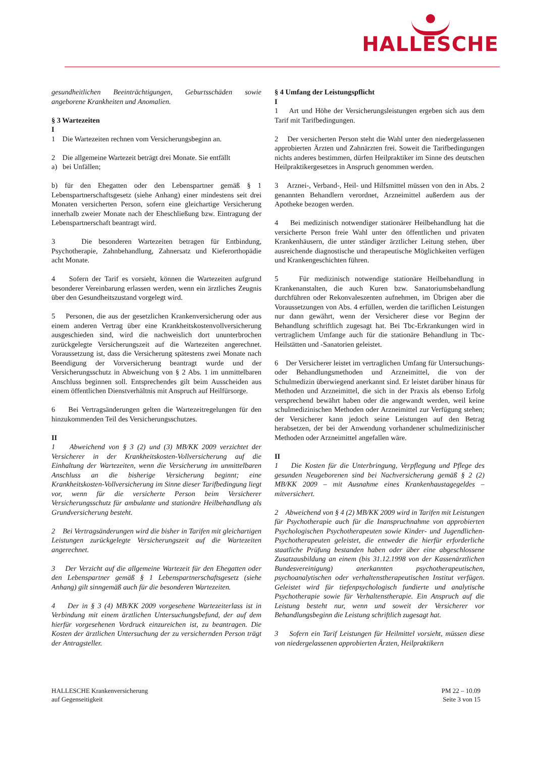HALLESCHE
gesundheitlichen Beeinträchtigungen, Geburtsschäden sowie angeborene Krankheiten und Anomalien.
§ 3 Wartezeiten
I
1 Die Wartezeiten rechnen vom Versicherungsbeginn an.
2 Die allgemeine Wartezeit beträgt drei Monate. Sie entfällt
a) bei Unfällen;
b) für den Ehegatten oder den Lebenspartner gemäß § 1 Lebenspartnerschaftsgesetz (siehe Anhang) einer mindestens seit drei Monaten versicherten Person, sofern eine gleichartige Versicherung innerhalb zweier Monate nach der Eheschließung bzw. Eintragung der Lebenspartnerschaft beantragt wird.
3 Die besonderen Wartezeiten betragen für Entbindung, Psychotherapie, Zahnbehandlung, Zahnersatz und Kieferorthopädie acht Monate.
4 Sofern der Tarif es vorsieht, können die Wartezeiten aufgrund besonderer Vereinbarung erlassen werden, wenn ein ärztliches Zeugnis über den Gesundheitszustand vorgelegt wird.
5 Personen, die aus der gesetzlichen Krankenversicherung oder aus einem anderen Vertrag über eine Krankheitskostenvollversicherung ausgeschieden sind, wird die nachweislich dort ununterbrochen zurückgelegte Versicherungszeit auf die Wartezeiten angerechnet. Voraussetzung ist, dass die Versicherung spätestens zwei Monate nach Beendigung der Vorversicherung beantragt wurde und der Versicherungsschutz in Abweichung von § 2 Abs. 1 im unmittelbaren Anschluss beginnen soll. Entsprechendes gilt beim Ausscheiden aus einem öffentlichen Dienstverhältnis mit Anspruch auf Heilfürsorge.
6 Bei Vertragsänderungen gelten die Wartezeitregelungen für den hinzukommenden Teil des Versicherungsschutzes.
II
1 Abweichend von § 3 (2) und (3) MB/KK 2009 verzichtet der Versicherer in der Krankheitskosten-Vollversicherung auf die Einhaltung der Wartezeiten, wenn die Versicherung im unmittelbaren Anschluss an die bisherige Versicherung beginnt; eine Krankheitskosten-Vollversicherung im Sinne dieser Tarifbedingung liegt vor, wenn für die versicherte Person beim Versicherer Versicherungsschutz für ambulante und stationäre Heilbehandlung als Grundversicherung besteht.
2 Bei Vertragsänderungen wird die bisher in Tarifen mit gleichartigen Leistungen zurückgelegte Versicherungszeit auf die Wartezeiten angerechnet.
3 Der Verzicht auf die allgemeine Wartezeit für den Ehegatten oder den Lebenspartner gemäß § 1 Lebenspartnerschaftsgesetz (siehe Anhang) gilt sinngemäß auch für die besonderen Wartezeiten.
4 Der in § 3 (4) MB/KK 2009 vorgesehene Wartezeiterlass ist in Verbindung mit einem ärztlichen Untersuchungsbefund, der auf dem hierfür vorgesehenen Vordruck einzureichen ist, zu beantragen. Die Kosten der ärztlichen Untersuchung der zu versichernden Person trägt der Antragsteller.
§ 4 Umfang der Leistungspflicht
I
1 Art und Höhe der Versicherungsleistungen ergeben sich aus dem Tarif mit Tarifbedingungen.
2 Der versicherten Person steht die Wahl unter den niedergelassenen approbierten Ärzten und Zahnärzten frei. Soweit die Tarifbedingungen nichts anderes bestimmen, dürfen Heilpraktiker im Sinne des deutschen Heilpraktikergesetzes in Anspruch genommen werden.
3 Arznei-, Verband-, Heil- und Hilfsmittel müssen von den in Abs. 2 genannten Behandlern verordnet, Arzneimittel außerdem aus der Apotheke bezogen werden.
4 Bei medizinisch notwendiger stationärer Heilbehandlung hat die versicherte Person freie Wahl unter den öffentlichen und privaten Krankenhäusern, die unter ständiger ärztlicher Leitung stehen, über ausreichende diagnostische und therapeutische Möglichkeiten verfügen und Krankengeschichten führen.
5 Für medizinisch notwendige stationäre Heilbehandlung in Krankenanstalten, die auch Kuren bzw. Sanatoriumsbehandlung durchführen oder Rekonvaleszenten aufnehmen, im Übrigen aber die Voraussetzungen von Abs. 4 erfüllen, werden die tariflichen Leistungen nur dann gewährt, wenn der Versicherer diese vor Beginn der Behandlung schriftlich zugesagt hat. Bei Tbc-Erkrankungen wird in vertraglichem Umfange auch für die stationäre Behandlung in Tbc-Heilstätten und -Sanatorien geleistet.
6 Der Versicherer leistet im vertraglichen Umfang für Untersuchungs- oder Behandlungsmethoden und Arzneimittel, die von der Schulmedizin überwiegend anerkannt sind. Er leistet darüber hinaus für Methoden und Arzneimittel, die sich in der Praxis als ebenso Erfolg versprechend bewährt haben oder die angewandt werden, weil keine schulmedizinischen Methoden oder Arzneimittel zur Verfügung stehen; der Versicherer kann jedoch seine Leistungen auf den Betrag herabsetzen, der bei der Anwendung vorhandener schulmedizinischer Methoden oder Arzneimittel angefallen wäre.
II
1 Die Kosten für die Unterbringung, Verpflegung und Pflege des gesunden Neugeborenen sind bei Nachversicherung gemäß § 2 (2) MB/KK 2009 – mit Ausnahme eines Krankenhaustagegeldes – mitversichert.
2 Abweichend von § 4 (2) MB/KK 2009 wird in Tarifen mit Leistungen für Psychotherapie auch für die Inanspruchnahme von approbierten Psychologischen Psychotherapeuten sowie Kinder- und Jugendlichen-Psychotherapeuten geleistet, die entweder die hierfür erforderliche staatliche Prüfung bestanden haben oder über eine abgeschlossene Zusatzausbildung an einem (bis 31.12.1998 von der Kassenärztlichen Bundesvereinigung) anerkannten psychotherapeutischen, psychoanalytischen oder verhaltenstherapeutischen Institut verfügen. Geleistet wird für tiefenpsychologisch fundierte und analytische Psychotherapie sowie für Verhaltenstherapie. Ein Anspruch auf die Leistung besteht nur, wenn und soweit der Versicherer vor Behandlungsbeginn die Leistung schriftlich zugesagt hat.
3 Sofern ein Tarif Leistungen für Heilmittel vorsieht, müssen diese von niedergelassenen approbierten Ärzten, Heilpraktikern
HALLESCHE Krankenversicherung
auf Gegenseitigkeit
PM 22 – 10.09
Seite 3 von 15